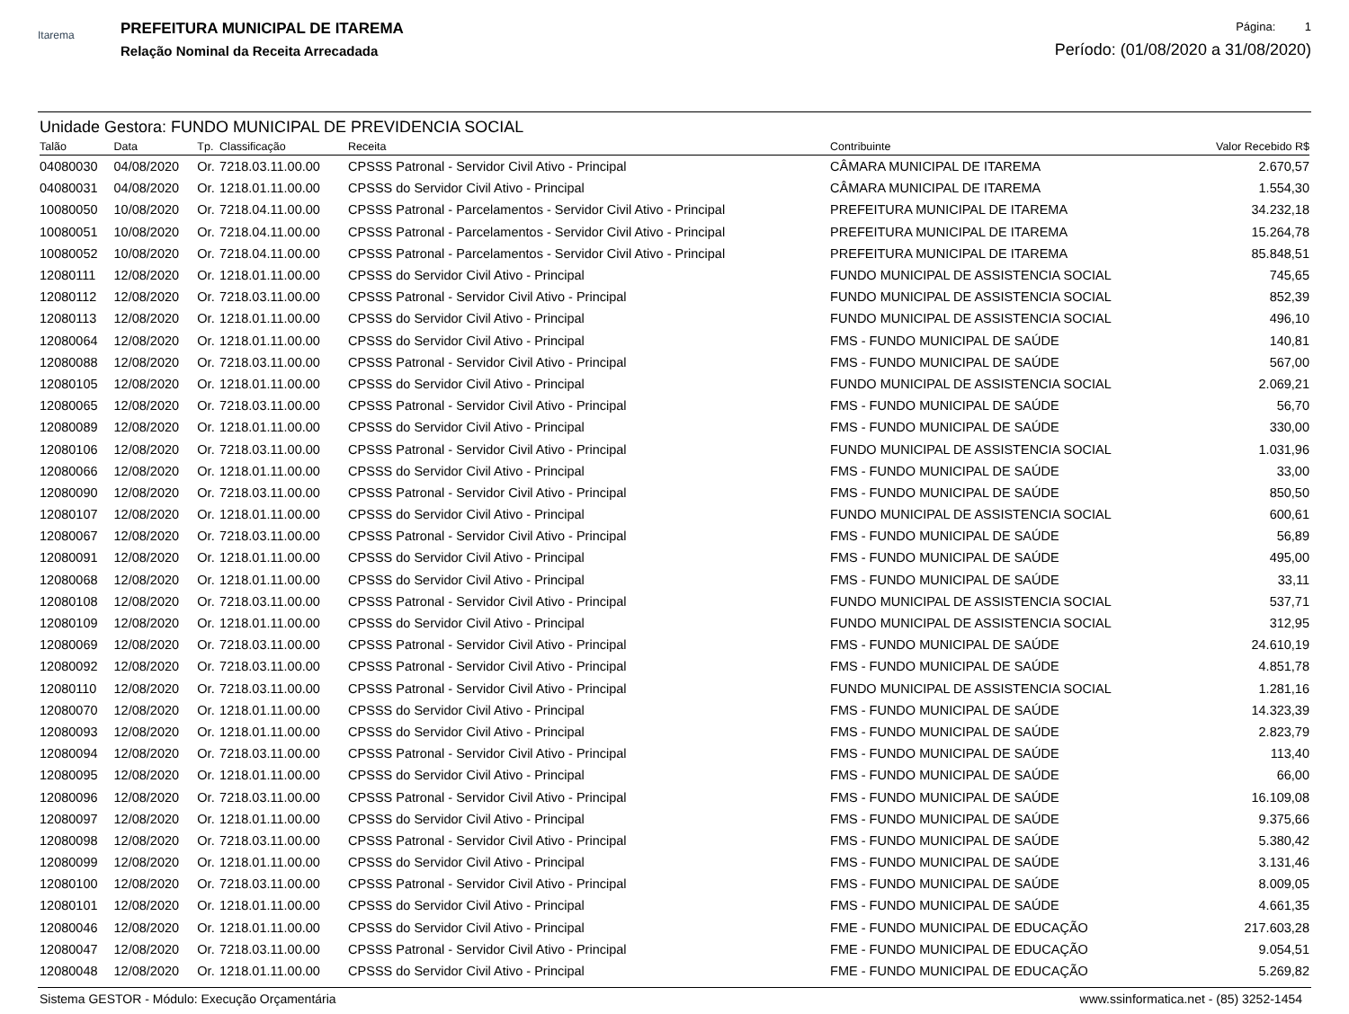Itarema
PREFEITURA MUNICIPAL DE ITAREMA
Relação Nominal da Receita Arrecadada
Página: 1
Período: (01/08/2020 a 31/08/2020)
Unidade Gestora: FUNDO MUNICIPAL DE PREVIDENCIA SOCIAL
| Talão | Data | Tp. | Classificação | Receita | Contribuinte | Valor Recebido R$ |
| --- | --- | --- | --- | --- | --- | --- |
| 04080030 | 04/08/2020 | Or. | 7218.03.11.00.00 | CPSSS Patronal - Servidor Civil Ativo - Principal | CÂMARA MUNICIPAL DE ITAREMA | 2.670,57 |
| 04080031 | 04/08/2020 | Or. | 1218.01.11.00.00 | CPSSS do Servidor Civil Ativo - Principal | CÂMARA MUNICIPAL DE ITAREMA | 1.554,30 |
| 10080050 | 10/08/2020 | Or. | 7218.04.11.00.00 | CPSSS Patronal - Parcelamentos - Servidor Civil Ativo - Principal | PREFEITURA MUNICIPAL DE ITAREMA | 34.232,18 |
| 10080051 | 10/08/2020 | Or. | 7218.04.11.00.00 | CPSSS Patronal - Parcelamentos - Servidor Civil Ativo - Principal | PREFEITURA MUNICIPAL DE ITAREMA | 15.264,78 |
| 10080052 | 10/08/2020 | Or. | 7218.04.11.00.00 | CPSSS Patronal - Parcelamentos - Servidor Civil Ativo - Principal | PREFEITURA MUNICIPAL DE ITAREMA | 85.848,51 |
| 12080111 | 12/08/2020 | Or. | 1218.01.11.00.00 | CPSSS do Servidor Civil Ativo - Principal | FUNDO MUNICIPAL DE ASSISTENCIA SOCIAL | 745,65 |
| 12080112 | 12/08/2020 | Or. | 7218.03.11.00.00 | CPSSS Patronal - Servidor Civil Ativo - Principal | FUNDO MUNICIPAL DE ASSISTENCIA SOCIAL | 852,39 |
| 12080113 | 12/08/2020 | Or. | 1218.01.11.00.00 | CPSSS do Servidor Civil Ativo - Principal | FUNDO MUNICIPAL DE ASSISTENCIA SOCIAL | 496,10 |
| 12080064 | 12/08/2020 | Or. | 1218.01.11.00.00 | CPSSS do Servidor Civil Ativo - Principal | FMS - FUNDO MUNICIPAL DE SAÚDE | 140,81 |
| 12080088 | 12/08/2020 | Or. | 7218.03.11.00.00 | CPSSS Patronal - Servidor Civil Ativo - Principal | FMS - FUNDO MUNICIPAL DE SAÚDE | 567,00 |
| 12080105 | 12/08/2020 | Or. | 1218.01.11.00.00 | CPSSS do Servidor Civil Ativo - Principal | FUNDO MUNICIPAL DE ASSISTENCIA SOCIAL | 2.069,21 |
| 12080065 | 12/08/2020 | Or. | 7218.03.11.00.00 | CPSSS Patronal - Servidor Civil Ativo - Principal | FMS - FUNDO MUNICIPAL DE SAÚDE | 56,70 |
| 12080089 | 12/08/2020 | Or. | 1218.01.11.00.00 | CPSSS do Servidor Civil Ativo - Principal | FMS - FUNDO MUNICIPAL DE SAÚDE | 330,00 |
| 12080106 | 12/08/2020 | Or. | 7218.03.11.00.00 | CPSSS Patronal - Servidor Civil Ativo - Principal | FUNDO MUNICIPAL DE ASSISTENCIA SOCIAL | 1.031,96 |
| 12080066 | 12/08/2020 | Or. | 1218.01.11.00.00 | CPSSS do Servidor Civil Ativo - Principal | FMS - FUNDO MUNICIPAL DE SAÚDE | 33,00 |
| 12080090 | 12/08/2020 | Or. | 7218.03.11.00.00 | CPSSS Patronal - Servidor Civil Ativo - Principal | FMS - FUNDO MUNICIPAL DE SAÚDE | 850,50 |
| 12080107 | 12/08/2020 | Or. | 1218.01.11.00.00 | CPSSS do Servidor Civil Ativo - Principal | FUNDO MUNICIPAL DE ASSISTENCIA SOCIAL | 600,61 |
| 12080067 | 12/08/2020 | Or. | 7218.03.11.00.00 | CPSSS Patronal - Servidor Civil Ativo - Principal | FMS - FUNDO MUNICIPAL DE SAÚDE | 56,89 |
| 12080091 | 12/08/2020 | Or. | 1218.01.11.00.00 | CPSSS do Servidor Civil Ativo - Principal | FMS - FUNDO MUNICIPAL DE SAÚDE | 495,00 |
| 12080068 | 12/08/2020 | Or. | 1218.01.11.00.00 | CPSSS do Servidor Civil Ativo - Principal | FMS - FUNDO MUNICIPAL DE SAÚDE | 33,11 |
| 12080108 | 12/08/2020 | Or. | 7218.03.11.00.00 | CPSSS Patronal - Servidor Civil Ativo - Principal | FUNDO MUNICIPAL DE ASSISTENCIA SOCIAL | 537,71 |
| 12080109 | 12/08/2020 | Or. | 1218.01.11.00.00 | CPSSS do Servidor Civil Ativo - Principal | FUNDO MUNICIPAL DE ASSISTENCIA SOCIAL | 312,95 |
| 12080069 | 12/08/2020 | Or. | 7218.03.11.00.00 | CPSSS Patronal - Servidor Civil Ativo - Principal | FMS - FUNDO MUNICIPAL DE SAÚDE | 24.610,19 |
| 12080092 | 12/08/2020 | Or. | 7218.03.11.00.00 | CPSSS Patronal - Servidor Civil Ativo - Principal | FMS - FUNDO MUNICIPAL DE SAÚDE | 4.851,78 |
| 12080110 | 12/08/2020 | Or. | 7218.03.11.00.00 | CPSSS Patronal - Servidor Civil Ativo - Principal | FUNDO MUNICIPAL DE ASSISTENCIA SOCIAL | 1.281,16 |
| 12080070 | 12/08/2020 | Or. | 1218.01.11.00.00 | CPSSS do Servidor Civil Ativo - Principal | FMS - FUNDO MUNICIPAL DE SAÚDE | 14.323,39 |
| 12080093 | 12/08/2020 | Or. | 1218.01.11.00.00 | CPSSS do Servidor Civil Ativo - Principal | FMS - FUNDO MUNICIPAL DE SAÚDE | 2.823,79 |
| 12080094 | 12/08/2020 | Or. | 7218.03.11.00.00 | CPSSS Patronal - Servidor Civil Ativo - Principal | FMS - FUNDO MUNICIPAL DE SAÚDE | 113,40 |
| 12080095 | 12/08/2020 | Or. | 1218.01.11.00.00 | CPSSS do Servidor Civil Ativo - Principal | FMS - FUNDO MUNICIPAL DE SAÚDE | 66,00 |
| 12080096 | 12/08/2020 | Or. | 7218.03.11.00.00 | CPSSS Patronal - Servidor Civil Ativo - Principal | FMS - FUNDO MUNICIPAL DE SAÚDE | 16.109,08 |
| 12080097 | 12/08/2020 | Or. | 1218.01.11.00.00 | CPSSS do Servidor Civil Ativo - Principal | FMS - FUNDO MUNICIPAL DE SAÚDE | 9.375,66 |
| 12080098 | 12/08/2020 | Or. | 7218.03.11.00.00 | CPSSS Patronal - Servidor Civil Ativo - Principal | FMS - FUNDO MUNICIPAL DE SAÚDE | 5.380,42 |
| 12080099 | 12/08/2020 | Or. | 1218.01.11.00.00 | CPSSS do Servidor Civil Ativo - Principal | FMS - FUNDO MUNICIPAL DE SAÚDE | 3.131,46 |
| 12080100 | 12/08/2020 | Or. | 7218.03.11.00.00 | CPSSS Patronal - Servidor Civil Ativo - Principal | FMS - FUNDO MUNICIPAL DE SAÚDE | 8.009,05 |
| 12080101 | 12/08/2020 | Or. | 1218.01.11.00.00 | CPSSS do Servidor Civil Ativo - Principal | FMS - FUNDO MUNICIPAL DE SAÚDE | 4.661,35 |
| 12080046 | 12/08/2020 | Or. | 1218.01.11.00.00 | CPSSS do Servidor Civil Ativo - Principal | FME - FUNDO MUNICIPAL DE EDUCAÇÃO | 217.603,28 |
| 12080047 | 12/08/2020 | Or. | 7218.03.11.00.00 | CPSSS Patronal - Servidor Civil Ativo - Principal | FME - FUNDO MUNICIPAL DE EDUCAÇÃO | 9.054,51 |
| 12080048 | 12/08/2020 | Or. | 1218.01.11.00.00 | CPSSS do Servidor Civil Ativo - Principal | FME - FUNDO MUNICIPAL DE EDUCAÇÃO | 5.269,82 |
Sistema GESTOR - Módulo: Execução Orçamentária www.ssinformatica.net - (85) 3252-1454